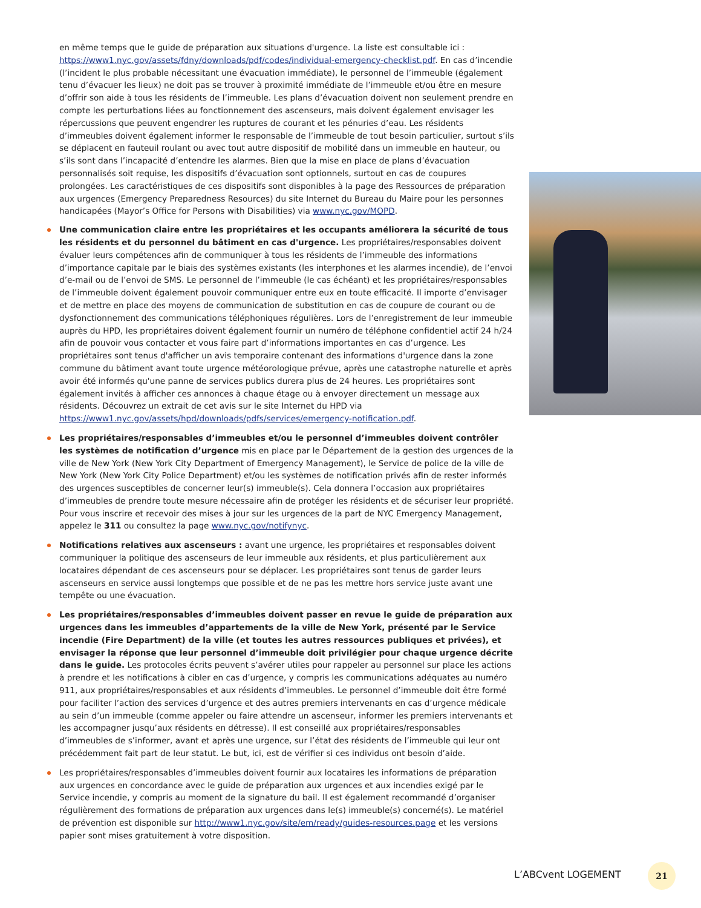en même temps que le guide de préparation aux situations d'urgence. La liste est consultable ici : https://www1.nyc.gov/assets/fdny/downloads/pdf/codes/individual-emergency-checklist.pdf. En cas d’incendie (l’incident le plus probable nécessitant une évacuation immédiate), le personnel de l’immeuble (également tenu d’évacuer les lieux) ne doit pas se trouver à proximité immédiate de l’immeuble et/ou être en mesure d’offrir son aide à tous les résidents de l’immeuble. Les plans d’évacuation doivent non seulement prendre en compte les perturbations liées au fonctionnement des ascenseurs, mais doivent également envisager les répercussions que peuvent engendrer les ruptures de courant et les pénuries d’eau. Les résidents d’immeubles doivent également informer le responsable de l’immeuble de tout besoin particulier, surtout s’ils se déplacent en fauteuil roulant ou avec tout autre dispositif de mobilité dans un immeuble en hauteur, ou s’ils sont dans l’incapacité d’entendre les alarmes. Bien que la mise en place de plans d’évacuation personnalisés soit requise, les dispositifs d’évacuation sont optionnels, surtout en cas de coupures prolongées. Les caractéristiques de ces dispositifs sont disponibles à la page des Ressources de préparation aux urgences (Emergency Preparedness Resources) du site Internet du Bureau du Maire pour les personnes handicapées (Mayor’s Office for Persons with Disabilities) via www.nyc.gov/MOPD.
Une communication claire entre les propriétaires et les occupants améliorera la sécurité de tous les résidents et du personnel du bâtiment en cas d'urgence. Les propriétaires/responsables doivent évaluer leurs compétences afin de communiquer à tous les résidents de l’immeuble des informations d’importance capitale par le biais des systèmes existants (les interphones et les alarmes incendie), de l’envoi d’e-mail ou de l’envoi de SMS. Le personnel de l’immeuble (le cas échéant) et les propriétaires/responsables de l’immeuble doivent également pouvoir communiquer entre eux en toute efficacité. Il importe d’envisager et de mettre en place des moyens de communication de substitution en cas de coupure de courant ou de dysfonctionnement des communications téléphoniques régulières. Lors de l’enregistrement de leur immeuble auprès du HPD, les propriétaires doivent également fournir un numéro de téléphone confidentiel actif 24 h/24 afin de pouvoir vous contacter et vous faire part d’informations importantes en cas d’urgence. Les propriétaires sont tenus d'afficher un avis temporaire contenant des informations d'urgence dans la zone commune du bâtiment avant toute urgence météorologique prévue, après une catastrophe naturelle et après avoir été informés qu'une panne de services publics durera plus de 24 heures. Les propriétaires sont également invités à afficher ces annonces à chaque étage ou à envoyer directement un message aux résidents. Découvrez un extrait de cet avis sur le site Internet du HPD via https://www1.nyc.gov/assets/hpd/downloads/pdfs/services/emergency-notification.pdf.
Les propriétaires/responsables d’immeubles et/ou le personnel d’immeubles doivent contrôler les systèmes de notification d’urgence mis en place par le Département de la gestion des urgences de la ville de New York (New York City Department of Emergency Management), le Service de police de la ville de New York (New York City Police Department) et/ou les systèmes de notification privés afin de rester informés des urgences susceptibles de concerner leur(s) immeuble(s). Cela donnera l’occasion aux propriétaires d’immeubles de prendre toute mesure nécessaire afin de protéger les résidents et de sécuriser leur propriété. Pour vous inscrire et recevoir des mises à jour sur les urgences de la part de NYC Emergency Management, appelez le 311 ou consultez la page www.nyc.gov/notifynyc.
Notifications relatives aux ascenseurs : avant une urgence, les propriétaires et responsables doivent communiquer la politique des ascenseurs de leur immeuble aux résidents, et plus particulièrement aux locataires dépendant de ces ascenseurs pour se déplacer. Les propriétaires sont tenus de garder leurs ascenseurs en service aussi longtemps que possible et de ne pas les mettre hors service juste avant une tempête ou une évacuation.
Les propriétaires/responsables d’immeubles doivent passer en revue le guide de préparation aux urgences dans les immeubles d’appartements de la ville de New York, présenté par le Service incendie (Fire Department) de la ville (et toutes les autres ressources publiques et privées), et envisager la réponse que leur personnel d’immeuble doit privilégier pour chaque urgence décrite dans le guide. Les protocoles écrits peuvent s’avérer utiles pour rappeler au personnel sur place les actions à prendre et les notifications à cibler en cas d’urgence, y compris les communications adéquates au numéro 911, aux propriétaires/responsables et aux résidents d’immeubles. Le personnel d’immeuble doit être formé pour faciliter l’action des services d’urgence et des autres premiers intervenants en cas d’urgence médicale au sein d’un immeuble (comme appeler ou faire attendre un ascenseur, informer les premiers intervenants et les accompagner jusqu’aux résidents en détresse). Il est conseillé aux propriétaires/responsables d’immeubles de s’informer, avant et après une urgence, sur l’état des résidents de l’immeuble qui leur ont précédemment fait part de leur statut. Le but, ici, est de vérifier si ces individus ont besoin d’aide.
Les propriétaires/responsables d’immeubles doivent fournir aux locataires les informations de préparation aux urgences en concordance avec le guide de préparation aux urgences et aux incendies exigé par le Service incendie, y compris au moment de la signature du bail. Il est également recommandé d’organiser régulièrement des formations de préparation aux urgences dans le(s) immeuble(s) concerné(s). Le matériel de prévention est disponible sur http://www1.nyc.gov/site/em/ready/guides-resources.page et les versions papier sont mises gratuitement à votre disposition.
L’ABCvent LOGEMENT
21